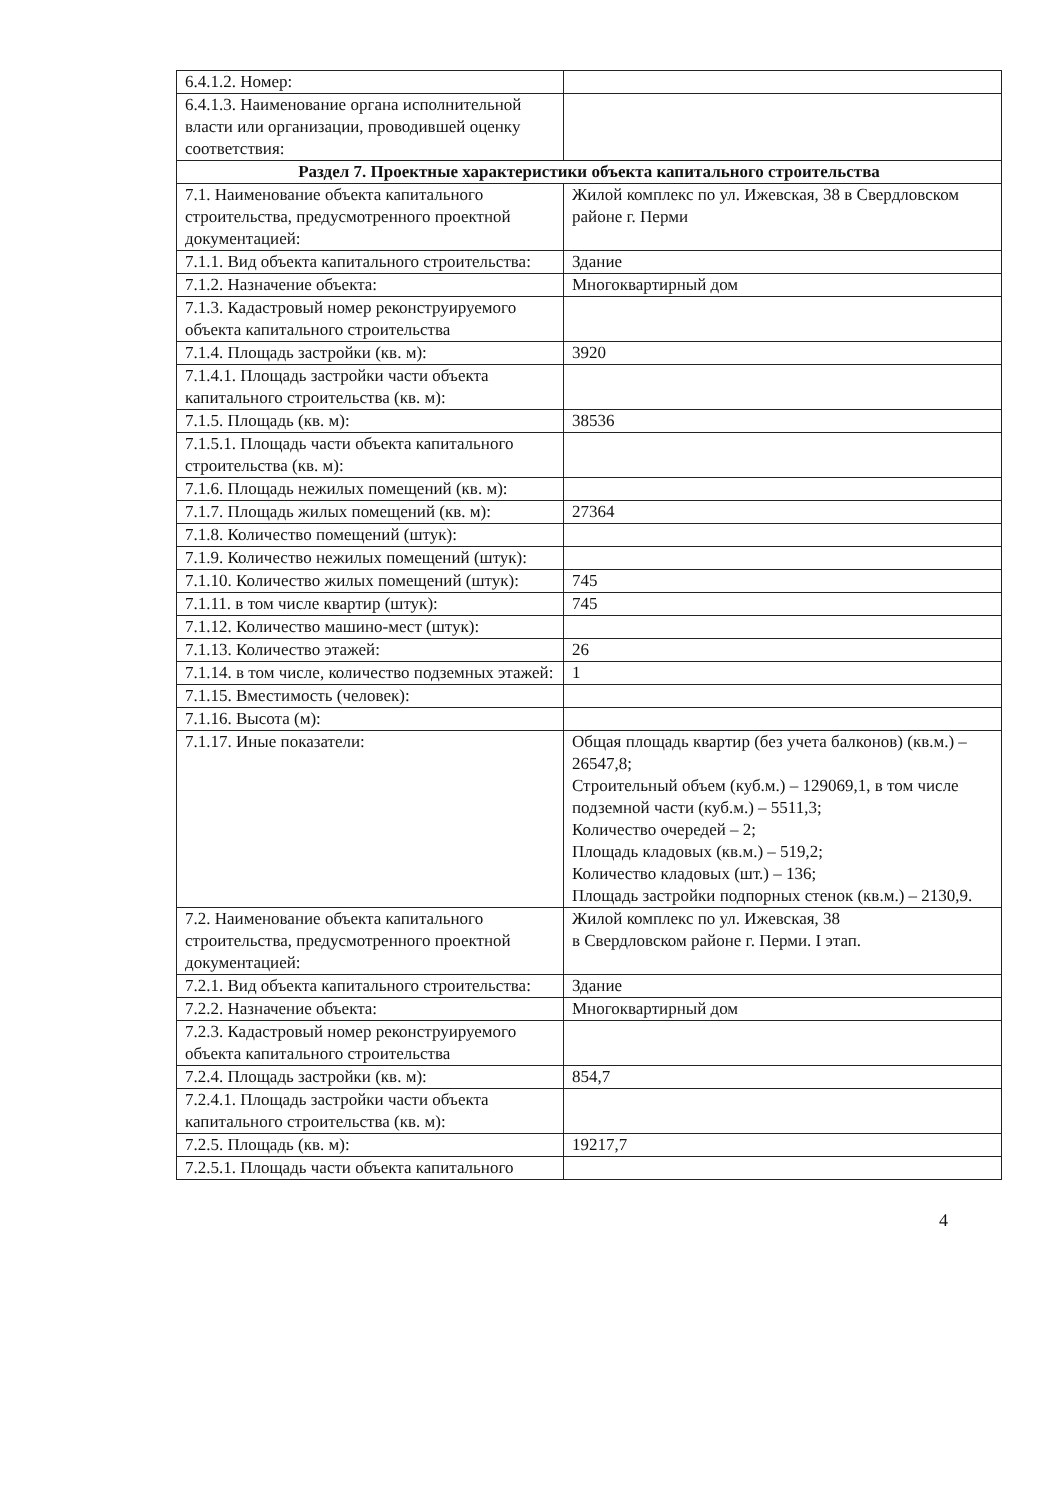| 6.4.1.2. Номер: | |
| 6.4.1.3. Наименование органа исполнительной власти или организации, проводившей оценку соответствия: | |
| Раздел 7. Проектные характеристики объекта капитального строительства | |
| 7.1. Наименование объекта капитального строительства, предусмотренного проектной документацией: | Жилой комплекс по ул. Ижевская, 38 в Свердловском районе г. Перми |
| 7.1.1. Вид объекта капитального строительства: | Здание |
| 7.1.2. Назначение объекта: | Многоквартирный дом |
| 7.1.3. Кадастровый номер реконструируемого объекта капитального строительства | |
| 7.1.4. Площадь застройки (кв. м): | 3920 |
| 7.1.4.1. Площадь застройки части объекта капитального строительства (кв. м): | |
| 7.1.5. Площадь (кв. м): | 38536 |
| 7.1.5.1. Площадь части объекта капитального строительства (кв. м): | |
| 7.1.6. Площадь нежилых помещений (кв. м): | |
| 7.1.7. Площадь жилых помещений (кв. м): | 27364 |
| 7.1.8. Количество помещений (штук): | |
| 7.1.9. Количество нежилых помещений (штук): | |
| 7.1.10. Количество жилых помещений (штук): | 745 |
| 7.1.11. в том числе квартир (штук): | 745 |
| 7.1.12. Количество машино-мест (штук): | |
| 7.1.13. Количество этажей: | 26 |
| 7.1.14. в том числе, количество подземных этажей: | 1 |
| 7.1.15. Вместимость (человек): | |
| 7.1.16. Высота (м): | |
| 7.1.17. Иные показатели: | Общая площадь квартир (без учета балконов) (кв.м.) – 26547,8; Строительный объем (куб.м.) – 129069,1, в том числе подземной части (куб.м.) – 5511,3; Количество очередей – 2; Площадь кладовых (кв.м.) – 519,2; Количество кладовых (шт.) – 136; Площадь застройки подпорных стенок (кв.м.) – 2130,9. |
| 7.2. Наименование объекта капитального строительства, предусмотренного проектной документацией: | Жилой комплекс по ул. Ижевская, 38 в Свердловском районе г. Перми. I этап. |
| 7.2.1. Вид объекта капитального строительства: | Здание |
| 7.2.2. Назначение объекта: | Многоквартирный дом |
| 7.2.3. Кадастровый номер реконструируемого объекта капитального строительства | |
| 7.2.4. Площадь застройки (кв. м): | 854,7 |
| 7.2.4.1. Площадь застройки части объекта капитального строительства (кв. м): | |
| 7.2.5. Площадь (кв. м): | 19217,7 |
| 7.2.5.1. Площадь части объекта капитального | |
4